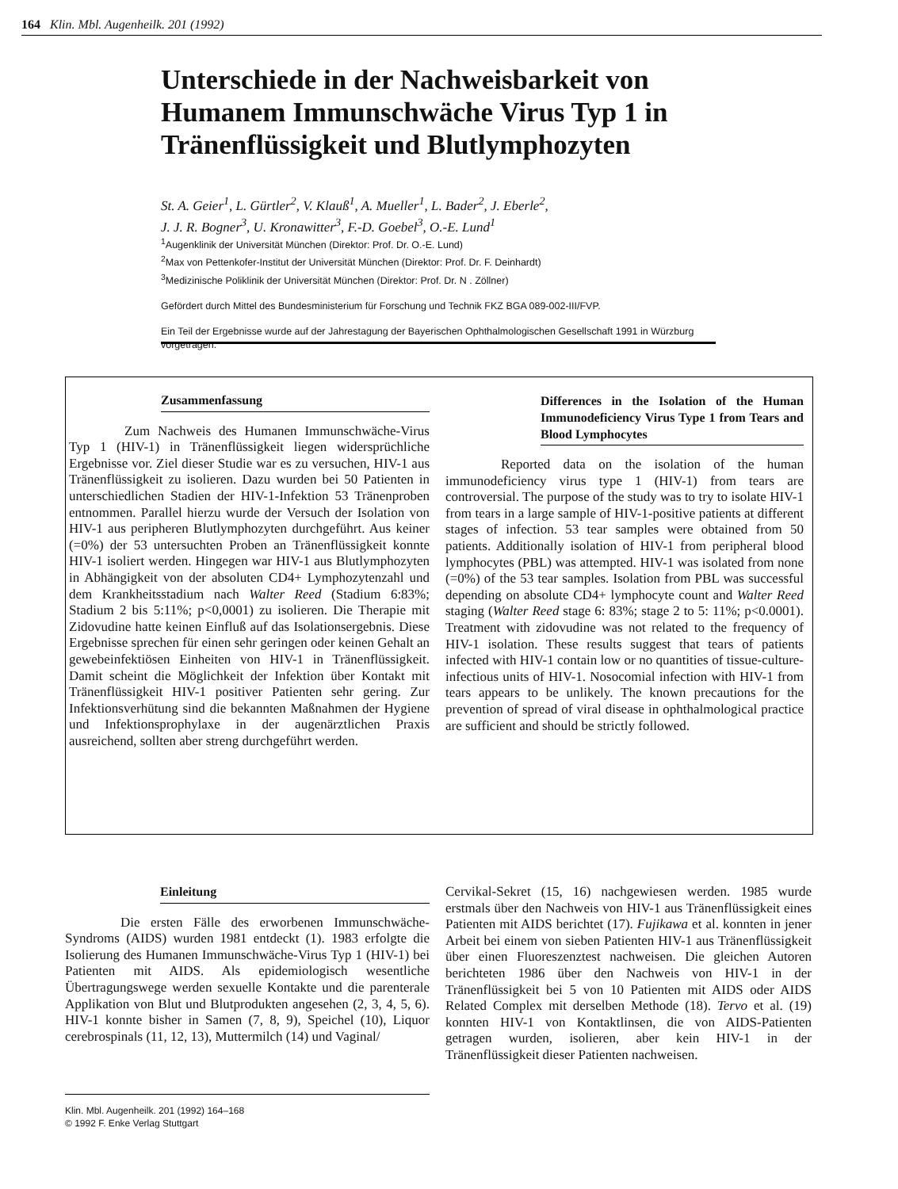164 Klin. Mbl. Augenheilk. 201 (1992)
Unterschiede in der Nachweisbarkeit von Humanem Immunschwäche Virus Typ 1 in Tränenflüssigkeit und Blutlymphozyten
St. A. Geier<sup>1</sup>, L. Gürtler<sup>2</sup>, V. Klauß<sup>1</sup>, A. Mueller<sup>1</sup>, L. Bader<sup>2</sup>, J. Eberle<sup>2</sup>,
J. J. R. Bogner<sup>3</sup>, U. Kronawitter<sup>3</sup>, F.-D. Goebel<sup>3</sup>, O.-E. Lund<sup>1</sup>
<sup>1</sup> Augenklinik der Universität München (Direktor: Prof. Dr. O.-E. Lund)
<sup>2</sup> Max von Pettenkofer-Institut der Universität München (Direktor: Prof. Dr. F. Deinhardt)
<sup>3</sup> Medizinische Poliklinik der Universität München (Direktor: Prof. Dr. N . Zöllner)
Gefördert durch Mittel des Bundesministerium für Forschung und Technik FKZ BGA 089-002-III/FVP.
Ein Teil der Ergebnisse wurde auf der Jahrestagung der Bayerischen Ophthalmologischen Gesellschaft 1991 in Würzburg vorgetragen.
Zusammenfassung
Zum Nachweis des Humanen Immunschwäche-Virus Typ 1 (HIV-1) in Tränenflüssigkeit liegen widersprüchliche Ergebnisse vor. Ziel dieser Studie war es zu versuchen, HIV-1 aus Tränenflüssigkeit zu isolieren. Dazu wurden bei 50 Patienten in unterschiedlichen Stadien der HIV-1-Infektion 53 Tränenproben entnommen. Parallel hierzu wurde der Versuch der Isolation von HIV-1 aus peripheren Blutlymphozyten durchgeführt. Aus keiner (=0%) der 53 untersuchten Proben an Tränenflüssigkeit konnte HIV-1 isoliert werden. Hingegen war HIV-1 aus Blutlymphozyten in Abhängigkeit von der absoluten CD4+ Lymphozytenzahl und dem Krankheitsstadium nach Walter Reed (Stadium 6:83%; Stadium 2 bis 5:11%; p<0,0001) zu isolieren. Die Therapie mit Zidovudine hatte keinen Einfluß auf das Isolationsergebnis. Diese Ergebnisse sprechen für einen sehr geringen oder keinen Gehalt an gewebeinfektiösen Einheiten von HIV-1 in Tränenflüssigkeit. Damit scheint die Möglichkeit der Infektion über Kontakt mit Tränenflüssigkeit HIV-1 positiver Patienten sehr gering. Zur Infektionsverhütung sind die bekannten Maßnahmen der Hygiene und Infektionsprophylaxe in der augenärztlichen Praxis ausreichend, sollten aber streng durchgeführt werden.
Differences in the Isolation of the Human Immunodeficiency Virus Type 1 from Tears and Blood Lymphocytes
Reported data on the isolation of the human immunodeficiency virus type 1 (HIV-1) from tears are controversial. The purpose of the study was to try to isolate HIV-1 from tears in a large sample of HIV-1-positive patients at different stages of infection. 53 tear samples were obtained from 50 patients. Additionally isolation of HIV-1 from peripheral blood lymphocytes (PBL) was attempted. HIV-1 was isolated from none (=0%) of the 53 tear samples. Isolation from PBL was successful depending on absolute CD4+ lymphocyte count and Walter Reed staging (Walter Reed stage 6: 83%; stage 2 to 5: 11%; p<0.0001). Treatment with zidovudine was not related to the frequency of HIV-1 isolation. These results suggest that tears of patients infected with HIV-1 contain low or no quantities of tissue-culture-infectious units of HIV-1. Nosocomial infection with HIV-1 from tears appears to be unlikely. The known precautions for the prevention of spread of viral disease in ophthalmological practice are sufficient and should be strictly followed.
Einleitung
Die ersten Fälle des erworbenen Immunschwäche-Syndroms (AIDS) wurden 1981 entdeckt (1). 1983 erfolgte die Isolierung des Humanen Immunschwäche-Virus Typ 1 (HIV-1) bei Patienten mit AIDS. Als epidemiologisch wesentliche Übertragungswege werden sexuelle Kontakte und die parenterale Applikation von Blut und Blutprodukten angesehen (2, 3, 4, 5, 6). HIV-1 konnte bisher in Samen (7, 8, 9), Speichel (10), Liquor cerebrospinals (11, 12, 13), Muttermilch (14) und Vaginal/
Cervikal-Sekret (15, 16) nachgewiesen werden. 1985 wurde erstmals über den Nachweis von HIV-1 aus Tränenflüssigkeit eines Patienten mit AIDS berichtet (17). Fujikawa et al. konnten in jener Arbeit bei einem von sieben Patienten HIV-1 aus Tränenflüssigkeit über einen Fluoreszenztest nachweisen. Die gleichen Autoren berichteten 1986 über den Nachweis von HIV-1 in der Tränenflüssigkeit bei 5 von 10 Patienten mit AIDS oder AIDS Related Complex mit derselben Methode (18). Tervo et al. (19) konnten HIV-1 von Kontaktlinsen, die von AIDS-Patienten getragen wurden, isolieren, aber kein HIV-1 in der Tränenflüssigkeit dieser Patienten nachweisen.
Klin. Mbl. Augenheilk. 201 (1992) 164–168
© 1992 F. Enke Verlag Stuttgart